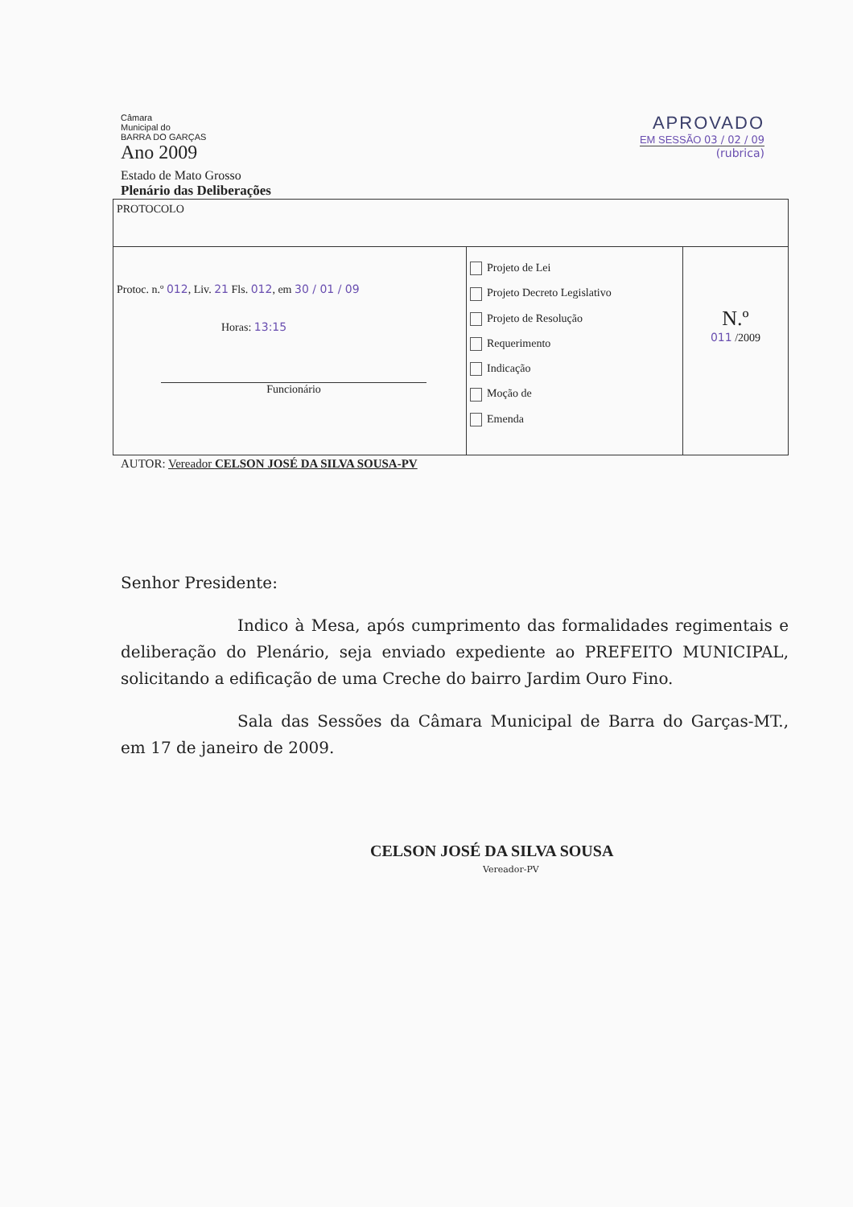Câmara
Municipal do
BARRA DO GARÇAS
Ano 2009
APROVADO
EM SESSÃO 03 / 02 / 09
(rubrica)
Estado de Mato Grosso
Plenário das Deliberações
| PROTOCOLO | | |
| Protoc. n.º 012 , Liv. 21 Fls. 012 , em 30 / 01 / 09 Horas: 13:15 Funcionário | Projeto de Lei Projeto Decreto Legislativo Projeto de Resolução Requerimento Indicação Moção de Emenda | N.º 011 /2009 |
AUTOR: Vereador CELSON JOSÉ DA SILVA SOUSA-PV
Senhor Presidente:
Indico à Mesa, após cumprimento das formalidades regimentais e deliberação do Plenário, seja enviado expediente ao PREFEITO MUNICIPAL, solicitando a edificação de uma Creche do bairro Jardim Ouro Fino.
Sala das Sessões da Câmara Municipal de Barra do Garças-MT., em 17 de janeiro de 2009.
CELSON JOSÉ DA SILVA SOUSA
Vereador-PV